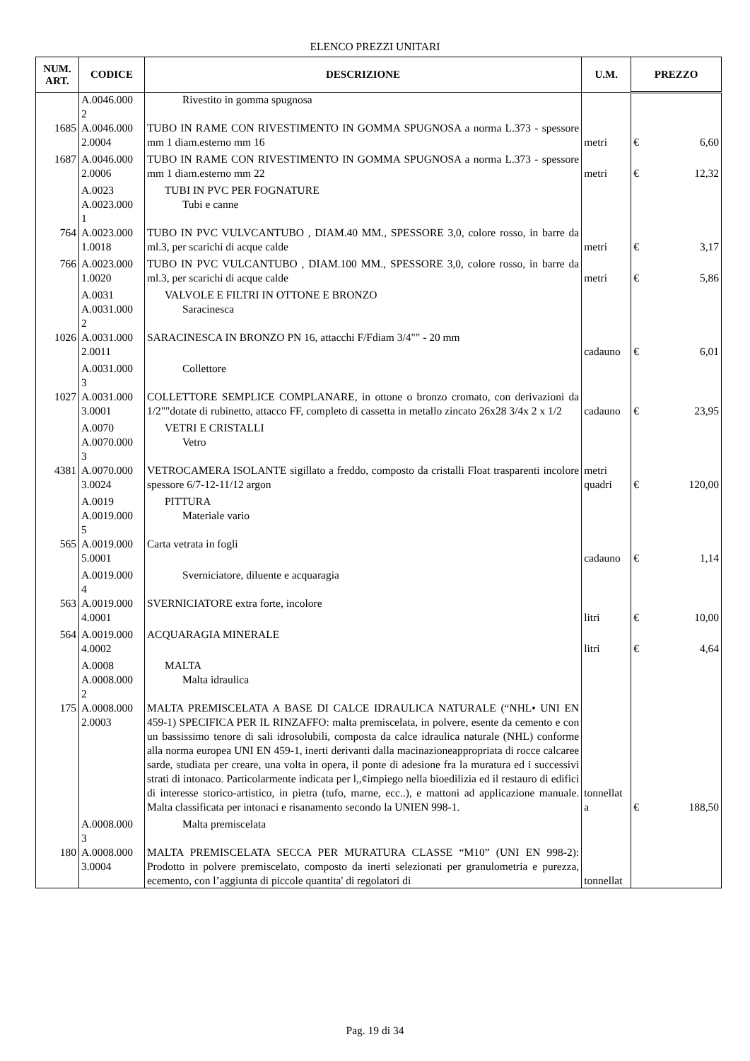ELENCO PREZZI UNITARI
| NUM. ART. | CODICE | DESCRIZIONE | U.M. | PREZZO | |
| --- | --- | --- | --- | --- | --- |
| | A.0046.000 2 | Rivestito in gomma spugnosa | | | |
| 1685 | A.0046.000 2.0004 | TUBO IN RAME CON RIVESTIMENTO IN GOMMA SPUGNOSA a norma L.373 - spessore mm 1 diam.esterno mm 16 | metri | € | 6,60 |
| 1687 | A.0046.000 2.0006 | TUBO IN RAME CON RIVESTIMENTO IN GOMMA SPUGNOSA a norma L.373 - spessore mm 1 diam.esterno mm 22 | metri | € | 12,32 |
| | A.0023 A.0023.000 1 | TUBI IN PVC PER FOGNATURE Tubi e canne | | | |
| 764 | A.0023.000 1.0018 | TUBO IN PVC VULVCANTUBO , DIAM.40 MM., SPESSORE 3,0, colore rosso, in barre da ml.3, per scarichi di acque calde | metri | € | 3,17 |
| 766 | A.0023.000 1.0020 | TUBO IN PVC VULCANTUBO , DIAM.100 MM., SPESSORE 3,0, colore rosso, in barre da ml.3, per scarichi di acque calde | metri | € | 5,86 |
| | A.0031 A.0031.000 2 | VALVOLE E FILTRI IN OTTONE E BRONZO Saracinesca | | | |
| 1026 | A.0031.000 2.0011 | SARACINESCA IN BRONZO PN 16, attacchi F/Fdiam 3/4"" - 20 mm | cadauno | € | 6,01 |
| | A.0031.000 3 | Collettore | | | |
| 1027 | A.0031.000 3.0001 | COLLETTORE SEMPLICE COMPLANARE, in ottone o bronzo cromato, con derivazioni da 1/2""dotate di rubinetto, attacco FF, completo di cassetta in metallo zincato 26x28 3/4x 2 x 1/2 | cadauno | € | 23,95 |
| | A.0070 A.0070.000 3 | VETRI E CRISTALLI Vetro | | | |
| 4381 | A.0070.000 3.0024 | VETROCAMERA ISOLANTE sigillato a freddo, composto da cristalli Float trasparenti incolore spessore 6/7-12-11/12 argon | metri quadri | € | 120,00 |
| | A.0019 A.0019.000 5 | PITTURA Materiale vario | | | |
| 565 | A.0019.000 5.0001 | Carta vetrata in fogli | cadauno | € | 1,14 |
| | A.0019.000 4 | Sverniciatore, diluente e acquaragia | | | |
| 563 | A.0019.000 4.0001 | SVERNICIATORE extra forte, incolore | litri | € | 10,00 |
| 564 | A.0019.000 4.0002 | ACQUARAGIA MINERALE | litri | € | 4,64 |
| | A.0008 A.0008.000 2 | MALTA Malta idraulica | | | |
| 175 | A.0008.000 2.0003 | MALTA PREMISCELATA A BASE DI CALCE IDRAULICA NATURALE (“NHL• UNI EN 459-1) SPECIFICA PER IL RINZAFFO: malta premiscelata, in polvere, esente da cemento e con un bassissimo tenore di sali idrosolubili, composta da calce idraulica naturale (NHL) conforme alla norma europea UNI EN 459-1, inerti derivanti dalla macinazioneappropriata di rocce calcaree sarde, studiata per creare, una volta in opera, il ponte di adesione fra la muratura ed i successivi strati di intonaco. Particolarmente indicata per l,,¢impiego nella bioedilizia ed il restauro di edifici di interesse storico-artistico, in pietra (tufo, marne, ecc..), e mattoni ad applicazione manuale. Malta classificata per intonaci e risanamento secondo la UNIEN 998-1. | tonnellat a | € | 188,50 |
| | A.0008.000 3 | Malta premiscelata | | | |
| 180 | A.0008.000 3.0004 | MALTA PREMISCELATA SECCA PER MURATURA CLASSE “M10” (UNI EN 998-2): Prodotto in polvere premiscelato, composto da inerti selezionati per granulometria e purezza, ecemento, con l’aggiunta di piccole quantita' di regolatori di | tonnellat | | |
Pag. 19 di 34